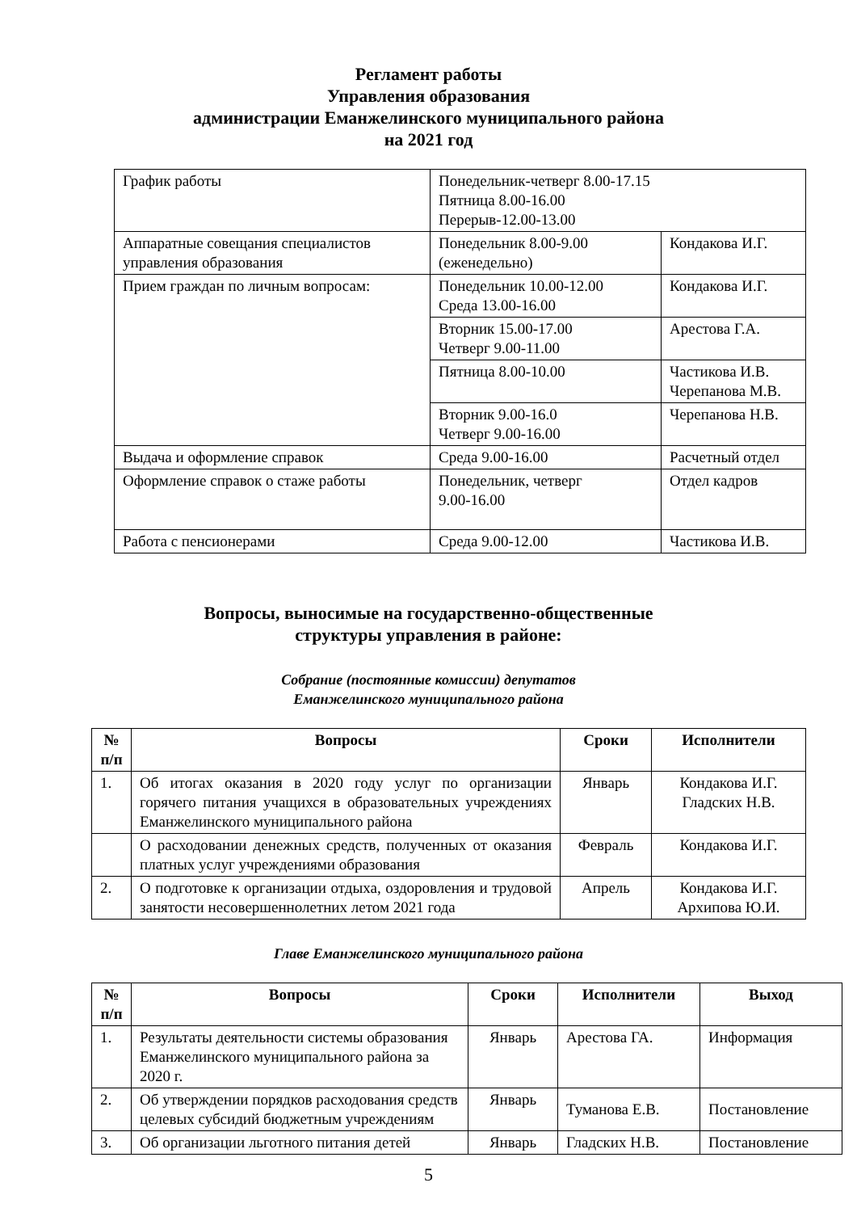Регламент работы
Управления образования
администрации Еманжелинского муниципального района
на 2021 год
| График работы | Понедельник-четверг 8.00-17.15 Пятница 8.00-16.00 Перерыв-12.00-13.00 | |
| Аппаратные совещания специалистов управления образования | Понедельник 8.00-9.00 (еженедельно) | Кондакова И.Г. |
| Прием граждан по личным вопросам: | Понедельник 10.00-12.00 Среда 13.00-16.00 | Кондакова И.Г. |
| | Вторник 15.00-17.00 Четверг 9.00-11.00 | Арестова Г.А. |
| | Пятница 8.00-10.00 | Частикова И.В. Черепанова М.В. |
| | Вторник 9.00-16.0 Четверг 9.00-16.00 | Черепанова Н.В. |
| Выдача и оформление справок | Среда 9.00-16.00 | Расчетный отдел |
| Оформление справок о стаже работы | Понедельник, четверг 9.00-16.00 | Отдел кадров |
| Работа с пенсионерами | Среда 9.00-12.00 | Частикова И.В. |
Вопросы, выносимые на государственно-общественные
структуры управления в районе:
Собрание (постоянные комиссии) депутатов
Еманжелинского муниципального района
| № п/п | Вопросы | Сроки | Исполнители |
| --- | --- | --- | --- |
| 1. | Об итогах оказания в 2020 году услуг по организации горячего питания учащихся в образовательных учреждениях Еманжелинского муниципального района | Январь | Кондакова И.Г. Гладских Н.В. |
| | О расходовании денежных средств, полученных от оказания платных услуг учреждениями образования | Февраль | Кондакова И.Г. |
| 2. | О подготовке к организации отдыха, оздоровления и трудовой занятости несовершеннолетних летом 2021 года | Апрель | Кондакова И.Г. Архипова Ю.И. |
Главе Еманжелинского муниципального района
| № п/п | Вопросы | Сроки | Исполнители | Выход |
| --- | --- | --- | --- | --- |
| 1. | Результаты деятельности системы образования Еманжелинского муниципального района за 2020 г. | Январь | Арестова ГА. | Информация |
| 2. | Об утверждении порядков расходования средств целевых субсидий бюджетным учреждениям | Январь | Туманова Е.В. | Постановление |
| 3. | Об организации льготного питания детей | Январь | Гладских Н.В. | Постановление |
5